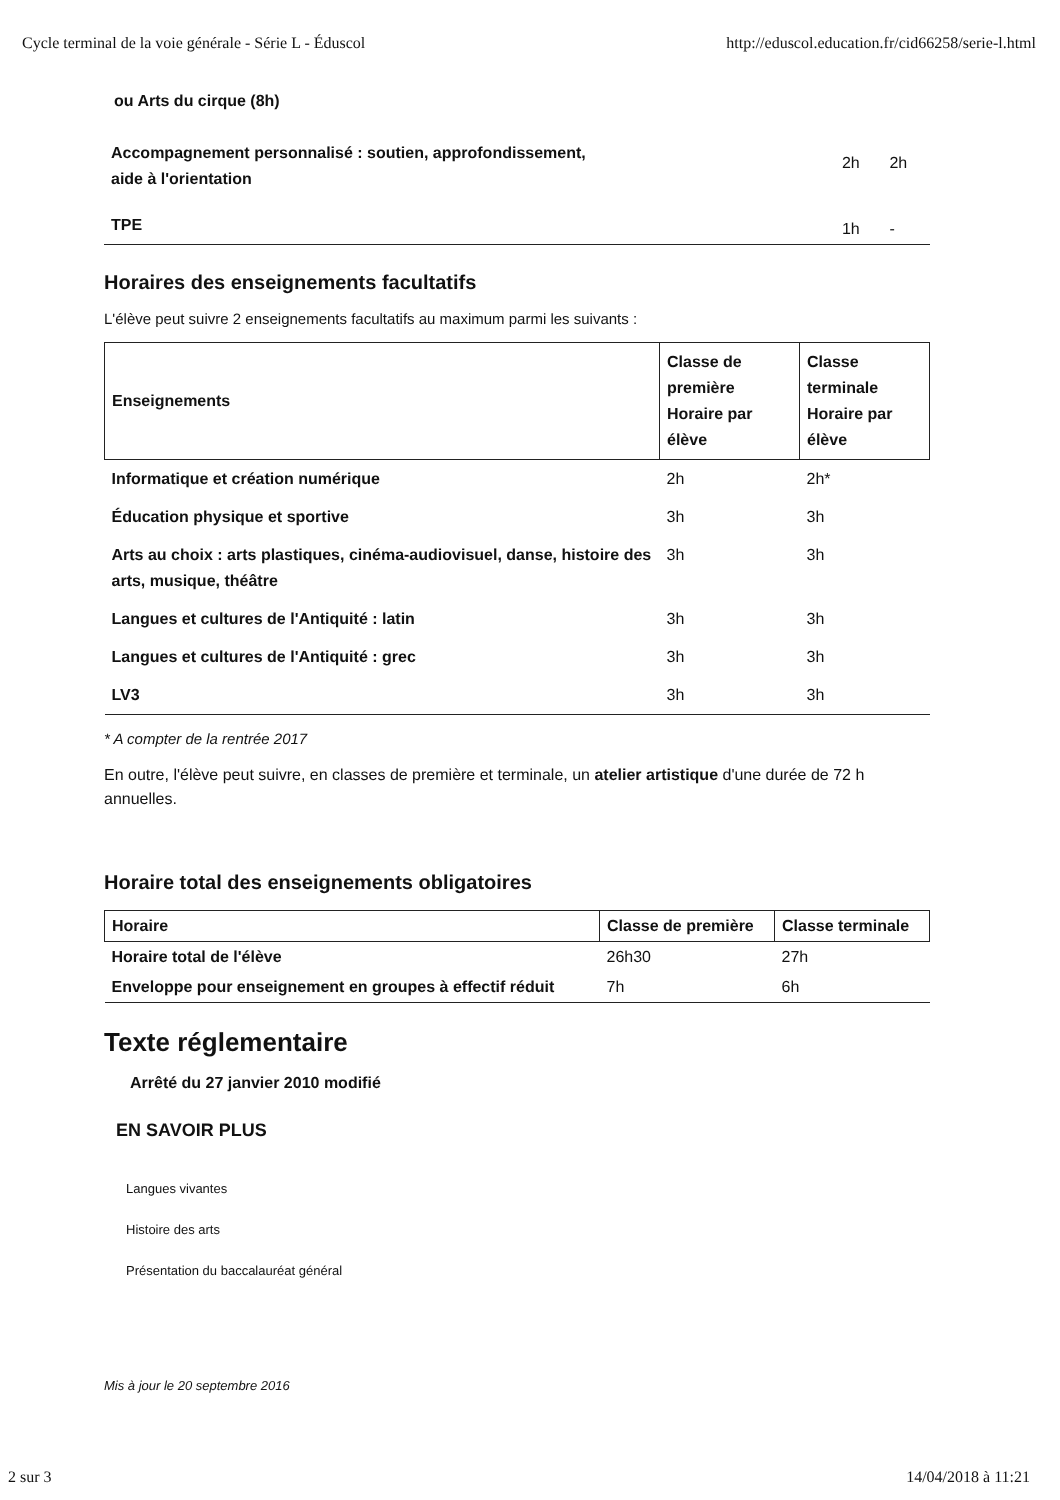Cycle terminal de la voie générale - Série L - Éduscol http://eduscol.education.fr/cid66258/serie-l.html
| ou Arts du cirque (8h) | | |
| Accompagnement personnalisé : soutien, approfondissement, aide à l'orientation | 2h | 2h |
| TPE | 1h | - |
Horaires des enseignements facultatifs
L'élève peut suivre 2 enseignements facultatifs au maximum parmi les suivants :
| Enseignements | Classe de première Horaire par élève | Classe terminale Horaire par élève |
| --- | --- | --- |
| Informatique et création numérique | 2h | 2h* |
| Éducation physique et sportive | 3h | 3h |
| Arts au choix : arts plastiques, cinéma-audiovisuel, danse, histoire des arts, musique, théâtre | 3h | 3h |
| Langues et cultures de l'Antiquité : latin | 3h | 3h |
| Langues et cultures de l'Antiquité : grec | 3h | 3h |
| LV3 | 3h | 3h |
* A compter de la rentrée 2017
En outre, l'élève peut suivre, en classes de première et terminale, un atelier artistique d'une durée de 72 h annuelles.
Horaire total des enseignements obligatoires
| Horaire | Classe de première | Classe terminale |
| --- | --- | --- |
| Horaire total de l'élève | 26h30 | 27h |
| Enveloppe pour enseignement en groupes à effectif réduit | 7h | 6h |
Texte réglementaire
Arrêté du 27 janvier 2010 modifié
EN SAVOIR PLUS
Langues vivantes
Histoire des arts
Présentation du baccalauréat général
Mis à jour le 20 septembre 2016
2 sur 3 14/04/2018 à 11:21